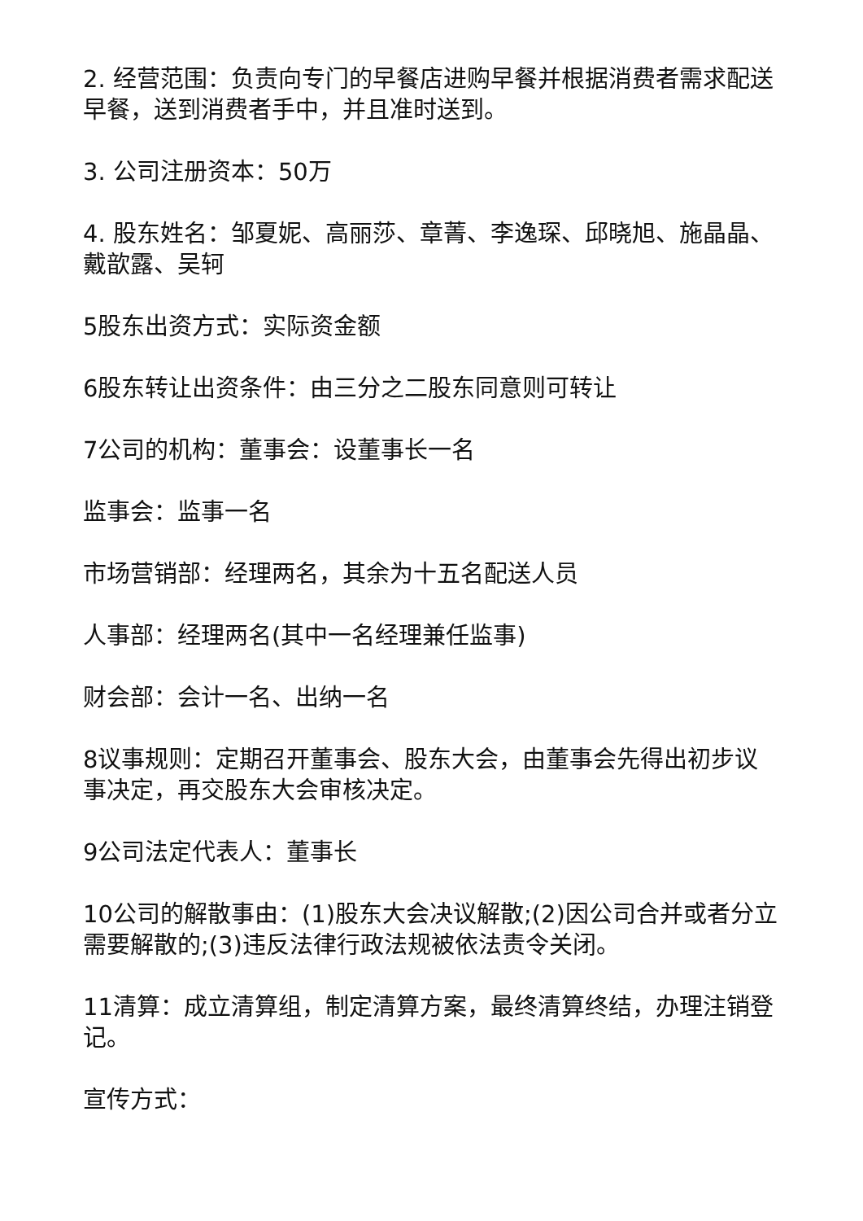2. 经营范围：负责向专门的早餐店进购早餐并根据消费者需求配送早餐，送到消费者手中，并且准时送到。
3. 公司注册资本：50万
4. 股东姓名：邹夏妮、高丽莎、章菁、李逸琛、邱晓旭、施晶晶、戴歆露、吴轲
5股东出资方式：实际资金额
6股东转让出资条件：由三分之二股东同意则可转让
7公司的机构：董事会：设董事长一名
监事会：监事一名
市场营销部：经理两名，其余为十五名配送人员
人事部：经理两名(其中一名经理兼任监事)
财会部：会计一名、出纳一名
8议事规则：定期召开董事会、股东大会，由董事会先得出初步议事决定，再交股东大会审核决定。
9公司法定代表人：董事长
10公司的解散事由：(1)股东大会决议解散;(2)因公司合并或者分立需要解散的;(3)违反法律行政法规被依法责令关闭。
11清算：成立清算组，制定清算方案，最终清算终结，办理注销登记。
宣传方式：